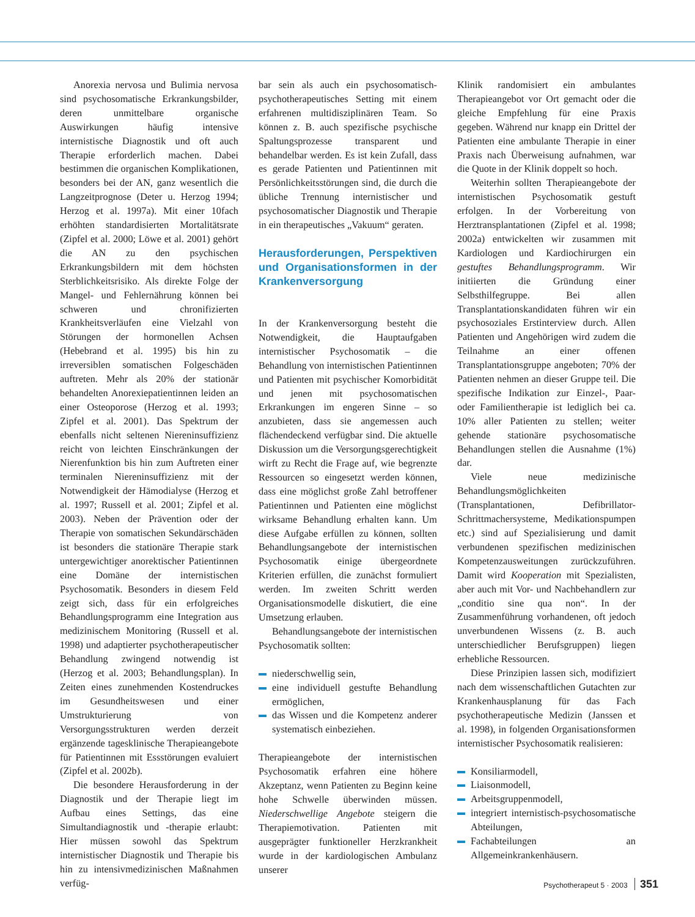Anorexia nervosa und Bulimia nervosa sind psychosomatische Erkrankungsbilder, deren unmittelbare organische Auswirkungen häufig intensive internistische Diagnostik und oft auch Therapie erforderlich machen. Dabei bestimmen die organischen Komplikationen, besonders bei der AN, ganz wesentlich die Langzeitprognose (Deter u. Herzog 1994; Herzog et al. 1997a). Mit einer 10fach erhöhten standardisierten Mortalitätsrate (Zipfel et al. 2000; Löwe et al. 2001) gehört die AN zu den psychischen Erkrankungsbildern mit dem höchsten Sterblichkeitsrisiko. Als direkte Folge der Mangel- und Fehlernährung können bei schweren und chronifizierten Krankheitsverläufen eine Vielzahl von Störungen der hormonellen Achsen (Hebebrand et al. 1995) bis hin zu irreversiblen somatischen Folgeschäden auftreten. Mehr als 20% der stationär behandelten Anorexiepatientinnen leiden an einer Osteoporose (Herzog et al. 1993; Zipfel et al. 2001). Das Spektrum der ebenfalls nicht seltenen Niereninsuffizienz reicht von leichten Einschränkungen der Nierenfunktion bis hin zum Auftreten einer terminalen Niereninsuffizienz mit der Notwendigkeit der Hämodialyse (Herzog et al. 1997; Russell et al. 2001; Zipfel et al. 2003). Neben der Prävention oder der Therapie von somatischen Sekundärschäden ist besonders die stationäre Therapie stark untergewichtiger anorektischer Patientinnen eine Domäne der internistischen Psychosomatik. Besonders in diesem Feld zeigt sich, dass für ein erfolgreiches Behandlungsprogramm eine Integration aus medizinischem Monitoring (Russell et al. 1998) und adaptierter psychotherapeutischer Behandlung zwingend notwendig ist (Herzog et al. 2003; Behandlungsplan). In Zeiten eines zunehmenden Kostendruckes im Gesundheitswesen und einer Umstrukturierung von Versorgungsstrukturen werden derzeit ergänzende tagesklinische Therapieangebote für Patientinnen mit Essstörungen evaluiert (Zipfel et al. 2002b).
Die besondere Herausforderung in der Diagnostik und der Therapie liegt im Aufbau eines Settings, das eine Simultandiagnostik und -therapie erlaubt: Hier müssen sowohl das Spektrum internistischer Diagnostik und Therapie bis hin zu intensivmedizinischen Maßnahmen verfüg-
bar sein als auch ein psychosomatisch-psychotherapeutisches Setting mit einem erfahrenen multidisziplinären Team. So können z. B. auch spezifische psychische Spaltungsprozesse transparent und behandelbar werden. Es ist kein Zufall, dass es gerade Patienten und Patientinnen mit Persönlichkeitsstörungen sind, die durch die übliche Trennung internistischer und psychosomatischer Diagnostik und Therapie in ein therapeutisches „Vakuum“ geraten.
Herausforderungen, Perspektiven und Organisationsformen in der Krankenversorgung
In der Krankenversorgung besteht die Notwendigkeit, die Hauptaufgaben internistischer Psychosomatik – die Behandlung von internistischen Patientinnen und Patienten mit psychischer Komorbidität und jenen mit psychosomatischen Erkrankungen im engeren Sinne – so anzubieten, dass sie angemessen auch flächendeckend verfügbar sind. Die aktuelle Diskussion um die Versorgungsgerechtigkeit wirft zu Recht die Frage auf, wie begrenzte Ressourcen so eingesetzt werden können, dass eine möglichst große Zahl betroffener Patientinnen und Patienten eine möglichst wirksame Behandlung erhalten kann. Um diese Aufgabe erfüllen zu können, sollten Behandlungsangebote der internistischen Psychosomatik einige übergeordnete Kriterien erfüllen, die zunächst formuliert werden. Im zweiten Schritt werden Organisationsmodelle diskutiert, die eine Umsetzung erlauben.
Behandlungsangebote der internistischen Psychosomatik sollten:
niederschwellig sein,
eine individuell gestufte Behandlung ermöglichen,
das Wissen und die Kompetenz anderer systematisch einbeziehen.
Therapieangebote der internistischen Psychosomatik erfahren eine höhere Akzeptanz, wenn Patienten zu Beginn keine hohe Schwelle überwinden müssen. Niederschwellige Angebote steigern die Therapiemotivation. Patienten mit ausgeprägter funktioneller Herzkrankheit wurde in der kardiologischen Ambulanz unserer
Klinik randomisiert ein ambulantes Therapieangebot vor Ort gemacht oder die gleiche Empfehlung für eine Praxis gegeben. Während nur knapp ein Drittel der Patienten eine ambulante Therapie in einer Praxis nach Überweisung aufnahmen, war die Quote in der Klinik doppelt so hoch.
Weiterhin sollten Therapieangebote der internistischen Psychosomatik gestuft erfolgen. In der Vorbereitung von Herztransplantationen (Zipfel et al. 1998; 2002a) entwickelten wir zusammen mit Kardiologen und Kardiochirurgen ein gestuftes Behandlungsprogramm. Wir initiierten die Gründung einer Selbsthilfegruppe. Bei allen Transplantationskandidaten führen wir ein psychosoziales Erstinterview durch. Allen Patienten und Angehörigen wird zudem die Teilnahme an einer offenen Transplantationsgruppe angeboten; 70% der Patienten nehmen an dieser Gruppe teil. Die spezifische Indikation zur Einzel-, Paar- oder Familientherapie ist lediglich bei ca. 10% aller Patienten zu stellen; weiter gehende stationäre psychosomatische Behandlungen stellen die Ausnahme (1%) dar.
Viele neue medizinische Behandlungsmöglichkeiten (Transplantationen, Defibrillator-Schrittmachersysteme, Medikationspumpen etc.) sind auf Spezialisierung und damit verbundenen spezifischen medizinischen Kompetenzausweitungen zurückzuführen. Damit wird Kooperation mit Spezialisten, aber auch mit Vor- und Nachbehandlern zur „conditio sine qua non“. In der Zusammenführung vorhandenen, oft jedoch unverbundenen Wissens (z. B. auch unterschiedlicher Berufsgruppen) liegen erhebliche Ressourcen.
Diese Prinzipien lassen sich, modifiziert nach dem wissenschaftlichen Gutachten zur Krankenhausplanung für das Fach psychotherapeutische Medizin (Janssen et al. 1998), in folgenden Organisationsformen internistischer Psychosomatik realisieren:
Konsiliarmodell,
Liaisonmodell,
Arbeitsgruppenmodell,
integriert internistisch-psychosomatische Abteilungen,
Fachabteilungen an Allgemeinkrankenhäusern.
Psychotherapeut 5 · 2003 351